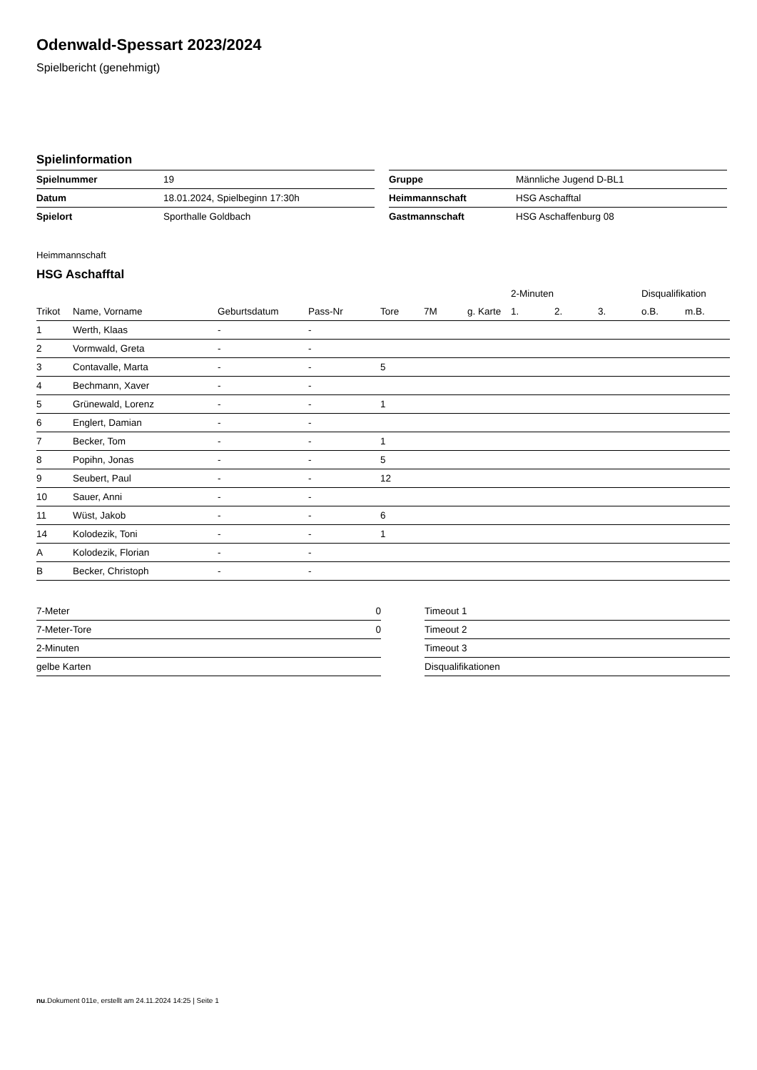Odenwald-Spessart 2023/2024
Spielbericht (genehmigt)
Spielinformation
| Spielnummer | 19 |
| Datum | 18.01.2024, Spielbeginn 17:30h |
| Spielort | Sporthalle Goldbach |
| Gruppe | Männliche Jugend D-BL1 |
| Heimmannschaft | HSG Aschafftal |
| Gastmannschaft | HSG Aschaffenburg 08 |
Heimmannschaft
HSG Aschafftal
| | | | | | | | 2-Minuten | | | Disqualifikation | |
| --- | --- | --- | --- | --- | --- | --- | --- | --- | --- | --- | --- |
| Trikot | Name, Vorname | Geburtsdatum | Pass-Nr | Tore | 7M | g. Karte | 1. | 2. | 3. | o.B. | m.B. |
| 1 | Werth, Klaas | - | - | | | | | | | | |
| 2 | Vormwald, Greta | - | - | | | | | | | | |
| 3 | Contavalle, Marta | - | - | 5 | | | | | | | |
| 4 | Bechmann, Xaver | - | - | | | | | | | | |
| 5 | Grünewald, Lorenz | - | - | 1 | | | | | | | |
| 6 | Englert, Damian | - | - | | | | | | | | |
| 7 | Becker, Tom | - | - | 1 | | | | | | | |
| 8 | Popihn, Jonas | - | - | 5 | | | | | | | |
| 9 | Seubert, Paul | - | - | 12 | | | | | | | |
| 10 | Sauer, Anni | - | - | | | | | | | | |
| 11 | Wüst, Jakob | - | - | 6 | | | | | | | |
| 14 | Kolodezik, Toni | - | - | 1 | | | | | | | |
| A | Kolodezik, Florian | - | - | | | | | | | | |
| B | Becker, Christoph | - | - | | | | | | | | |
| 7-Meter | 0 |
| 7-Meter-Tore | 0 |
| 2-Minuten | |
| gelbe Karten | |
| Timeout 1 |
| Timeout 2 |
| Timeout 3 |
| Disqualifikationen |
nu.Dokument 011e, erstellt am 24.11.2024 14:25 | Seite 1